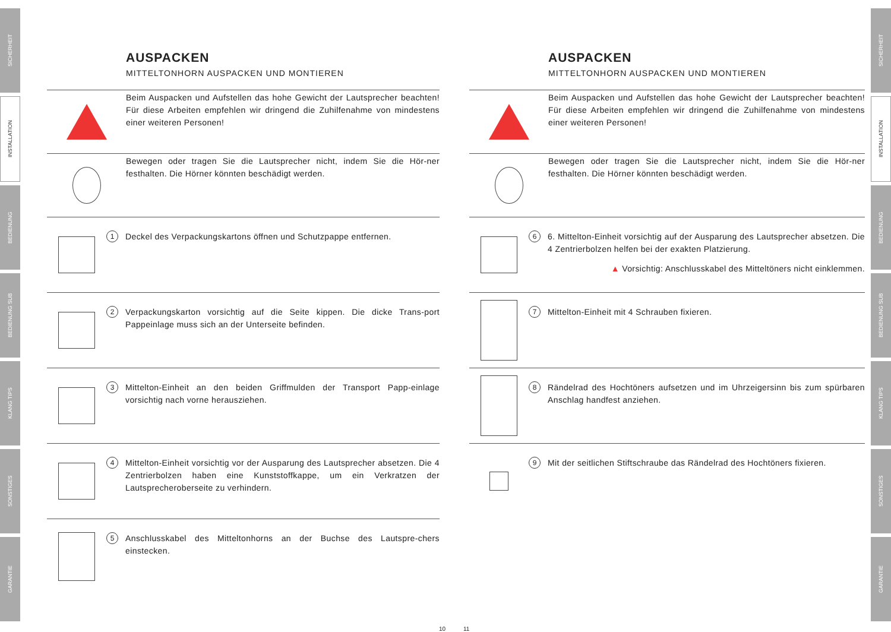SICHERHEIT
INSTALLATION
BEDIENUNG
BEDIENUNG SUB
KLANG TIPS
SONSTIGES
GARANTIE
AUSPACKEN
MITTELTONHORN AUSPACKEN UND MONTIEREN
Beim Auspacken und Aufstellen das hohe Gewicht der Lautsprecher beachten! Für diese Arbeiten empfehlen wir dringend die Zuhilfenahme von mindestens einer weiteren Personen!
Bewegen oder tragen Sie die Lautsprecher nicht, indem Sie die Hör-ner festhalten. Die Hörner könnten beschädigt werden.
1
Deckel des Verpackungskartons öffnen und Schutzpappe entfernen.
2
Verpackungskarton vorsichtig auf die Seite kippen. Die dicke Trans-port Pappeinlage muss sich an der Unterseite befinden.
3
Mittelton-Einheit an den beiden Griffmulden der Transport Papp-einlage vorsichtig nach vorne herausziehen.
4
Mittelton-Einheit vorsichtig vor der Ausparung des Lautsprecher absetzen. Die 4 Zentrierbolzen haben eine Kunststoffkappe, um ein Verkratzen der Lautsprecheroberseite zu verhindern.
5
Anschlusskabel des Mitteltonhorns an der Buchse des Lautspre-chers einstecken.
10
11
AUSPACKEN
MITTELTONHORN AUSPACKEN UND MONTIEREN
Beim Auspacken und Aufstellen das hohe Gewicht der Lautsprecher beachten! Für diese Arbeiten empfehlen wir dringend die Zuhilfenahme von mindestens einer weiteren Personen!
Bewegen oder tragen Sie die Lautsprecher nicht, indem Sie die Hör-ner festhalten. Die Hörner könnten beschädigt werden.
6
6. Mittelton-Einheit vorsichtig auf der Ausparung des Lautsprecher absetzen. Die 4 Zentrierbolzen helfen bei der exakten Platzierung.
▲ Vorsichtig: Anschlusskabel des Mitteltöners nicht einklemmen.
7
Mittelton-Einheit mit 4 Schrauben fixieren.
8
Rändelrad des Hochtöners aufsetzen und im Uhrzeigersinn bis zum spürbaren Anschlag handfest anziehen.
9
Mit der seitlichen Stiftschraube das Rändelrad des Hochtöners fixieren.
SICHERHEIT
INSTALLATION
BEDIENUNG
BEDIENUNG SUB
KLANG TIPS
SONSTIGES
GARANTIE